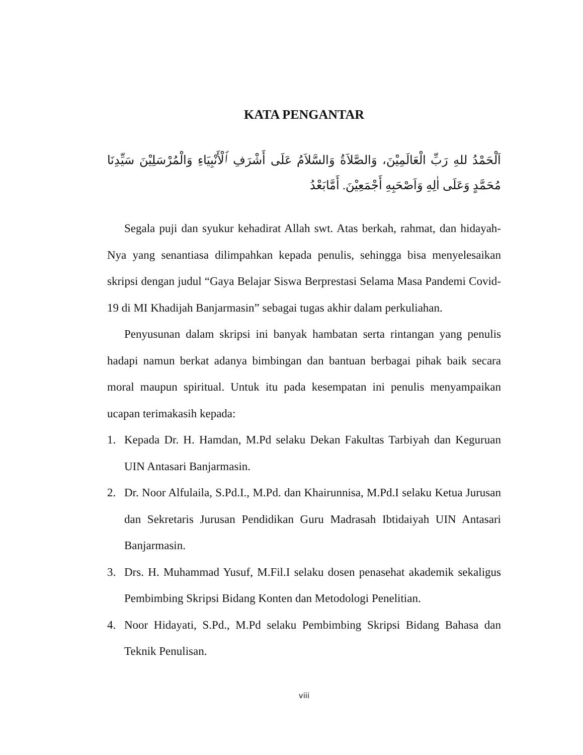KATA PENGANTAR
اَلْحَمْدُ للهِ رَبِّ الْعَالَمِيْنَ، وَالصَّلاَةُ وَالسَّلاَمُ عَلَى أَشْرَفِ ٱلْأَنْبِيَاءِ وَالْمُرْسَلِيْنَ سَيِّدِنَا مُحَمَّدٍ وَعَلَى اٰلِهِ وَاَصْحَبِهِ أَجْمَعِيْنَ. أَمَّابَعْدُ
Segala puji dan syukur kehadirat Allah swt. Atas berkah, rahmat, dan hidayah-Nya yang senantiasa dilimpahkan kepada penulis, sehingga bisa menyelesaikan skripsi dengan judul “Gaya Belajar Siswa Berprestasi Selama Masa Pandemi Covid-19 di MI Khadijah Banjarmasin” sebagai tugas akhir dalam perkuliahan.
Penyusunan dalam skripsi ini banyak hambatan serta rintangan yang penulis hadapi namun berkat adanya bimbingan dan bantuan berbagai pihak baik secara moral maupun spiritual. Untuk itu pada kesempatan ini penulis menyampaikan ucapan terimakasih kepada:
1. Kepada Dr. H. Hamdan, M.Pd selaku Dekan Fakultas Tarbiyah dan Keguruan UIN Antasari Banjarmasin.
2. Dr. Noor Alfulaila, S.Pd.I., M.Pd. dan Khairunnisa, M.Pd.I selaku Ketua Jurusan dan Sekretaris Jurusan Pendidikan Guru Madrasah Ibtidaiyah UIN Antasari Banjarmasin.
3. Drs. H. Muhammad Yusuf, M.Fil.I selaku dosen penasehat akademik sekaligus Pembimbing Skripsi Bidang Konten dan Metodologi Penelitian.
4. Noor Hidayati, S.Pd., M.Pd selaku Pembimbing Skripsi Bidang Bahasa dan Teknik Penulisan.
viii